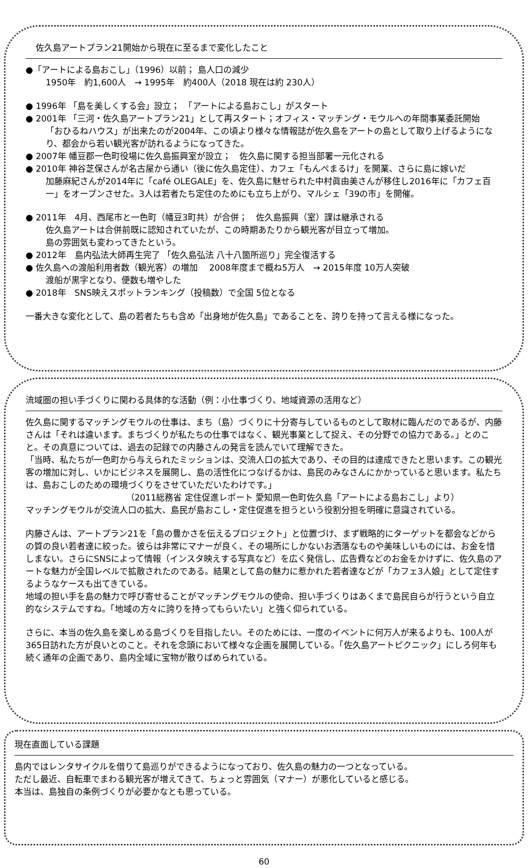佐久島アートプラン21開始から現在に至るまで変化したこと
●「アートによる島おこし」（1996）以前； 島人口の減少
1950年　約1,600人　→ 1995年　約400人（2018 現在は約 230人）
● 1996年 「島を美しくする会」設立；　「アートによる島おこし」がスタート
● 2001年 「三河・佐久島アートプラン21」として再スタート；オフィス・マッチング・モウルへの年間事業委託開始
「おひるねハウス」が出来たのが2004年、この頃より様々な情報誌が佐久島をアートの島として取り上げるようになり、都会から若い観光客が訪れるようになってきた。
● 2007年 幡豆郡一色町役場に佐久島振興室が設立；　佐久島に関する担当部署一元化される
● 2010年 神谷芝保さんが名古屋から通い（後に佐久島定住）、カフェ「もんぺまるけ」を開業、さらに島に嫁いだ
加藤麻紀さんが2014年に「café OLEGALE」を、佐久島に魅せられた中村眞由美さんが移住し2016年に「カフェ百一」をオープンさせた。3人は若者たち定住のためにも立ち上がり、マルシェ「39の市」を開催。
● 2011年　4月、西尾市と一色町（幡豆3町共）が合併；　佐久島振興（室）課は継承される
佐久島アートは合併前既に認知されていたが、この時期あたりから観光客が目立って増加。
島の雰囲気も変わってきたという。
● 2012年　島内弘法大師再生完了 「佐久島弘法 八十八箇所巡り」完全復活する
● 佐久島への渡船利用者数（観光客）の増加　 2008年度まで概ね5万人　→ 2015年度 10万人突破
渡船が黒字となり、便数も増やした
● 2018年　SNS映えスポットランキング（投稿数）で全国 5位となる
一番大きな変化として、島の若者たちも含め「出身地が佐久島」であることを、誇りを持って言える様になった。
流域圏の担い手づくりに関わる具体的な活動（例：小仕事づくり、地域資源の活用など）
佐久島に関するマッチングモウルの仕事は、まち（島）づくりに十分寄与しているものとして取材に臨んだのであるが、内藤さんは「それは違います。まちづくりが私たちの仕事ではなく、観光事業として捉え、その分野での協力である。」とのこと。その真意については、過去の記録での内藤さんの発言を読んでいて理解できた。
「当時、私たちが一色町から与えられたミッションは、交流人口の拡大であり、その目的は達成できたと思います。この観光客の増加に対し、いかにビジネスを展開し、島の活性化につなげるかは、島民のみなさんにかかっていると思います。私たちは、島おこしのための環境づくりをさせていただいたわけです。」
（2011総務省 定住促進レポート 愛知県一色町佐久島「アートによる島おこし」より）
マッチングモウルが交流人口の拡大、島民が島おこし・定住促進を担うという役割分担を明確に意識されている。
内藤さんは、アートプラン21を「島の豊かさを伝えるプロジェクト」と位置づけ、まず戦略的にターゲットを都会などからの質の良い若者達に絞った。彼らは非常にマナーが良く、その場所にしかないお洒落なものや美味しいものには、お金を惜しまない。さらにSNSによって情報（インスタ映えする写真など）を広く発信し、広告費などのお金をかけずに、佐久島のアートな魅力が全国レベルで拡散されたのである。結果として島の魅力に惹かれた若者達などが「カフェ3人娘」として定住するようなケースも出てきている。
地域の担い手を島の魅力で呼び寄せることがマッチングモウルの使命、担い手づくりはあくまで島民自らが行うという自立的なシステムですね。「地域の方々に誇りを持ってもらいたい」と強く仰られている。
さらに、本当の佐久島を楽しめる島づくりを目指したい。そのためには、一度のイベントに何万人が来るよりも、100人が365日訪れた方が良いとのこと。それを念頭において様々な企画を展開している。「佐久島アートピクニック」にしろ何年も続く通年の企画であり、島内全域に宝物が散りばめられている。
現在直面している課題
島内ではレンタサイクルを借りて島巡りができるようになっており、佐久島の魅力の一つとなっている。
ただし最近、自転車でまわる観光客が増えてきて、ちょっと雰囲気（マナー）が悪化していると感じる。
本当は、島独自の条例づくりが必要かなとも思っている。
60